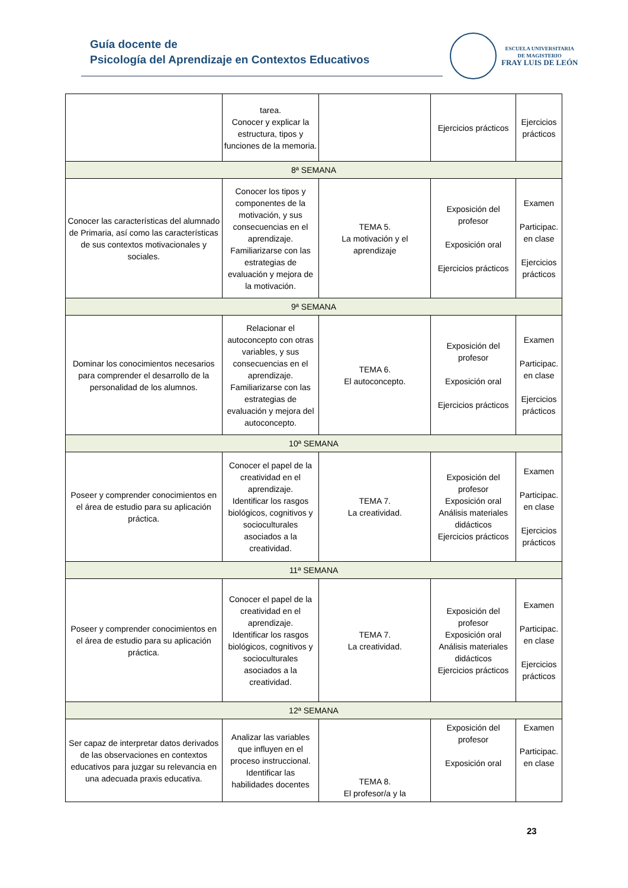Guía docente de
Psicología del Aprendizaje en Contextos Educativos
ESCUELA UNIVERSITARIA
DE MAGISTERIO
FRAY LUIS DE LEÓN
| | tarea. Conocer y explicar la estructura, tipos y funciones de la memoria. | | Ejercicios prácticos | Ejercicios prácticos |
| 8ª SEMANA | | | | |
| Conocer las características del alumnado de Primaria, así como las características de sus contextos motivacionales y sociales. | Conocer los tipos y componentes de la motivación, y sus consecuencias en el aprendizaje. Familiarizarse con las estrategias de evaluación y mejora de la motivación. | TEMA 5. La motivación y el aprendizaje | Exposición del profesor Exposición oral Ejercicios prácticos | Examen Participac. en clase Ejercicios prácticos |
| 9ª SEMANA | | | | |
| Dominar los conocimientos necesarios para comprender el desarrollo de la personalidad de los alumnos. | Relacionar el autoconcepto con otras variables, y sus consecuencias en el aprendizaje. Familiarizarse con las estrategias de evaluación y mejora del autoconcepto. | TEMA 6. El autoconcepto. | Exposición del profesor Exposición oral Ejercicios prácticos | Examen Participac. en clase Ejercicios prácticos |
| 10ª SEMANA | | | | |
| Poseer y comprender conocimientos en el área de estudio para su aplicación práctica. | Conocer el papel de la creatividad en el aprendizaje. Identificar los rasgos biológicos, cognitivos y socioculturales asociados a la creatividad. | TEMA 7. La creatividad. | Exposición del profesor Exposición oral Análisis materiales didácticos Ejercicios prácticos | Examen Participac. en clase Ejercicios prácticos |
| 11ª SEMANA | | | | |
| Poseer y comprender conocimientos en el área de estudio para su aplicación práctica. | Conocer el papel de la creatividad en el aprendizaje. Identificar los rasgos biológicos, cognitivos y socioculturales asociados a la creatividad. | TEMA 7. La creatividad. | Exposición del profesor Exposición oral Análisis materiales didácticos Ejercicios prácticos | Examen Participac. en clase Ejercicios prácticos |
| 12ª SEMANA | | | | |
| Ser capaz de interpretar datos derivados de las observaciones en contextos educativos para juzgar su relevancia en una adecuada praxis educativa. | Analizar las variables que influyen en el proceso instruccional. Identificar las habilidades docentes | TEMA 8. El profesor/a y la | Exposición del profesor Exposición oral | Examen Participac. en clase |
23